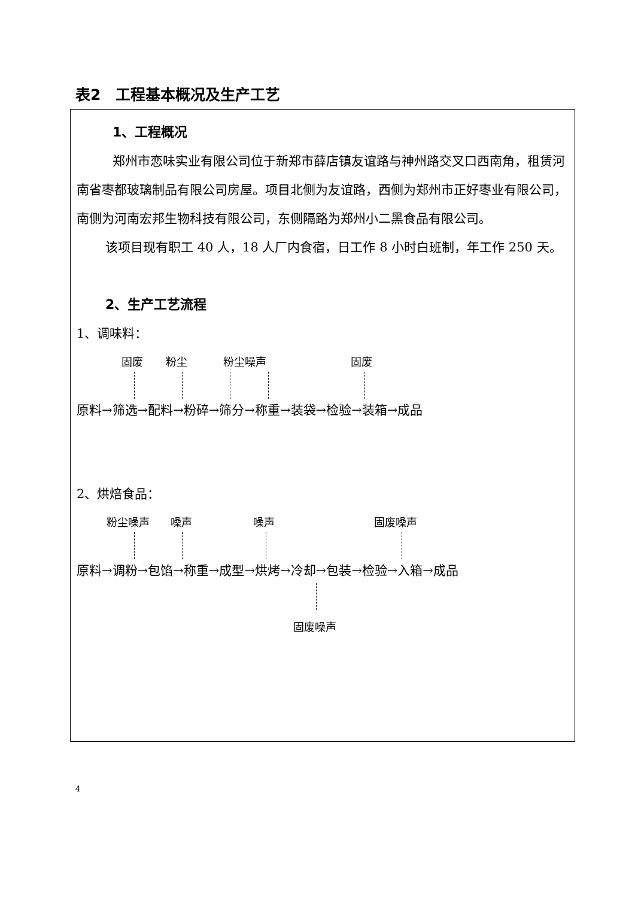表2　工程基本概况及生产工艺
1、工程概况
郑州市恋味实业有限公司位于新郑市薛店镇友谊路与神州路交叉口西南角，租赁河南省枣都玻璃制品有限公司房屋。项目北侧为友谊路，西侧为郑州市正好枣业有限公司，南侧为河南宏邦生物科技有限公司，东侧隔路为郑州小二黑食品有限公司。
该项目现有职工 40 人，18 人厂内食宿，日工作 8 小时白班制，年工作 250 天。
2、生产工艺流程
1、调味料：
固废 粉尘 粉尘噪声 固废
原料→筛选→配料→粉碎→筛分→称重→装袋→检验→装箱→成品
2、烘焙食品：
粉尘噪声 噪声 噪声 固废噪声
原料→调粉→包馅→称重→成型→烘烤→冷却→包装→检验→入箱→成品
固废噪声
4